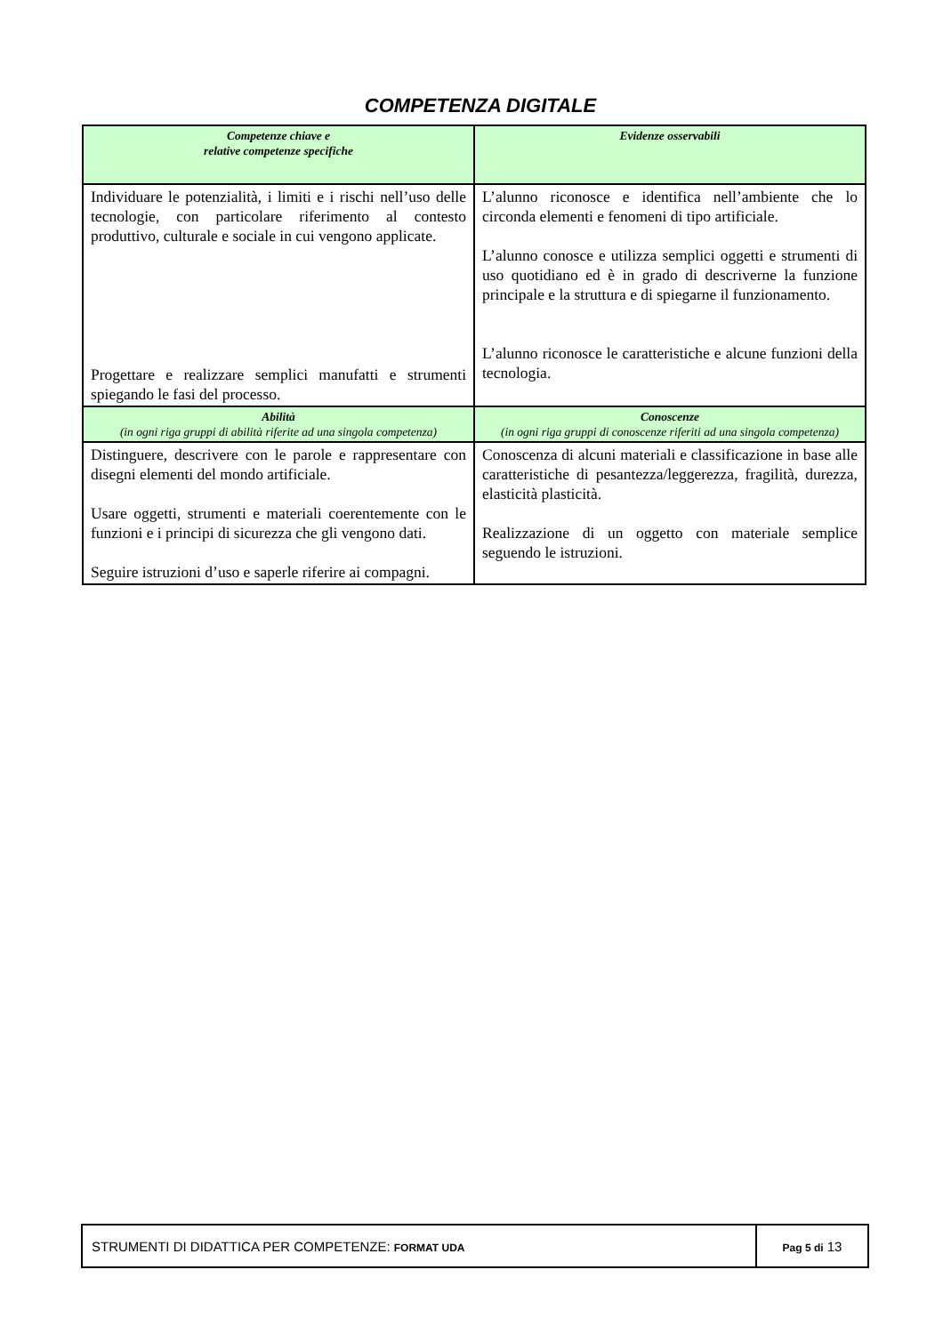COMPETENZA DIGITALE
| Competenze chiave e relative competenze specifiche | Evidenze osservabili |
| Individuare le potenzialità, i limiti e i rischi nell’uso delle tecnologie, con particolare riferimento al contesto produttivo, culturale e sociale in cui vengono applicate. Progettare e realizzare semplici manufatti e strumenti spiegando le fasi del processo. | L’alunno riconosce e identifica nell’ambiente che lo circonda elementi e fenomeni di tipo artificiale. L’alunno conosce e utilizza semplici oggetti e strumenti di uso quotidiano ed è in grado di descriverne la funzione principale e la struttura e di spiegarne il funzionamento. L’alunno riconosce le caratteristiche e alcune funzioni della tecnologia. |
| Abilità (in ogni riga gruppi di abilità riferite ad una singola competenza) | Conoscenze (in ogni riga gruppi di conoscenze riferiti ad una singola competenza) |
| Distinguere, descrivere con le parole e rappresentare con disegni elementi del mondo artificiale. Usare oggetti, strumenti e materiali coerentemente con le funzioni e i principi di sicurezza che gli vengono dati. Seguire istruzioni d’uso e saperle riferire ai compagni. | Conoscenza di alcuni materiali e classificazione in base alle caratteristiche di pesantezza/leggerezza, fragilità, durezza, elasticità plasticità. Realizzazione di un oggetto con materiale semplice seguendo le istruzioni. |
| STRUMENTI DI DIDATTICA PER COMPETENZE: FORMAT UDA | Pag 5 di 13 |